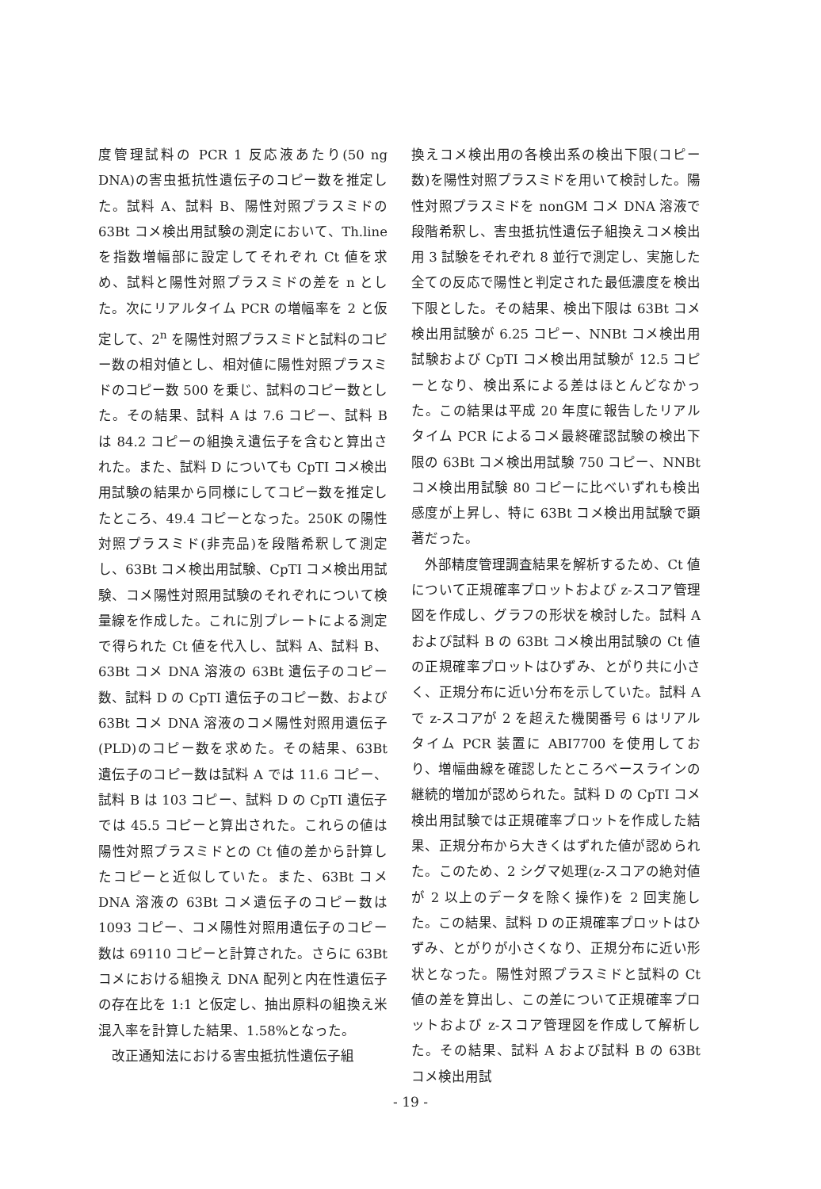度管理試料の PCR 1 反応液あたり(50 ng DNA)の害虫抵抗性遺伝子のコピー数を推定した。試料 A、試料 B、陽性対照プラスミドの 63Bt コメ検出用試験の測定において、Th.line を指数増幅部に設定してそれぞれ Ct 値を求め、試料と陽性対照プラスミドの差を n とした。次にリアルタイム PCR の増幅率を 2 と仮定して、2<sup>n</sup> を陽性対照プラスミドと試料のコピー数の相対値とし、相対値に陽性対照プラスミドのコピー数 500 を乗じ、試料のコピー数とした。その結果、試料 A は 7.6 コピー、試料 B は 84.2 コピーの組換え遺伝子を含むと算出された。また、試料 D についても CpTI コメ検出用試験の結果から同様にしてコピー数を推定したところ、49.4 コピーとなった。250K の陽性対照プラスミド(非売品)を段階希釈して測定し、63Bt コメ検出用試験、CpTI コメ検出用試験、コメ陽性対照用試験のそれぞれについて検量線を作成した。これに別プレートによる測定で得られた Ct 値を代入し、試料 A、試料 B、63Bt コメ DNA 溶液の 63Bt 遺伝子のコピー数、試料 D の CpTI 遺伝子のコピー数、および 63Bt コメ DNA 溶液のコメ陽性対照用遺伝子(PLD)のコピー数を求めた。その結果、63Bt 遺伝子のコピー数は試料 A では 11.6 コピー、試料 B は 103 コピー、試料 D の CpTI 遺伝子では 45.5 コピーと算出された。これらの値は陽性対照プラスミドとの Ct 値の差から計算したコピーと近似していた。また、63Bt コメ DNA 溶液の 63Bt コメ遺伝子のコピー数は 1093 コピー、コメ陽性対照用遺伝子のコピー数は 69110 コピーと計算された。さらに 63Bt コメにおける組換え DNA 配列と内在性遺伝子の存在比を 1:1 と仮定し、抽出原料の組換え米混入率を計算した結果、1.58%となった。
改正通知法における害虫抵抗性遺伝子組
換えコメ検出用の各検出系の検出下限(コピー数)を陽性対照プラスミドを用いて検討した。陽性対照プラスミドを nonGM コメ DNA 溶液で段階希釈し、害虫抵抗性遺伝子組換えコメ検出用 3 試験をそれぞれ 8 並行で測定し、実施した全ての反応で陽性と判定された最低濃度を検出下限とした。その結果、検出下限は 63Bt コメ検出用試験が 6.25 コピー、NNBt コメ検出用試験および CpTI コメ検出用試験が 12.5 コピーとなり、検出系による差はほとんどなかった。この結果は平成 20 年度に報告したリアルタイム PCR によるコメ最終確認試験の検出下限の 63Bt コメ検出用試験 750 コピー、NNBt コメ検出用試験 80 コピーに比べいずれも検出感度が上昇し、特に 63Bt コメ検出用試験で顕著だった。
外部精度管理調査結果を解析するため、Ct 値について正規確率プロットおよび z-スコア管理図を作成し、グラフの形状を検討した。試料 A および試料 B の 63Bt コメ検出用試験の Ct 値の正規確率プロットはひずみ、とがり共に小さく、正規分布に近い分布を示していた。試料 A で z-スコアが 2 を超えた機関番号 6 はリアルタイム PCR 装置に ABI7700 を使用しており、増幅曲線を確認したところベースラインの継続的増加が認められた。試料 D の CpTI コメ検出用試験では正規確率プロットを作成した結果、正規分布から大きくはずれた値が認められた。このため、2 シグマ処理(z-スコアの絶対値が 2 以上のデータを除く操作)を 2 回実施した。この結果、試料 D の正規確率プロットはひずみ、とがりが小さくなり、正規分布に近い形状となった。陽性対照プラスミドと試料の Ct 値の差を算出し、この差について正規確率プロットおよび z-スコア管理図を作成して解析した。その結果、試料 A および試料 B の 63Bt コメ検出用試
- 19 -